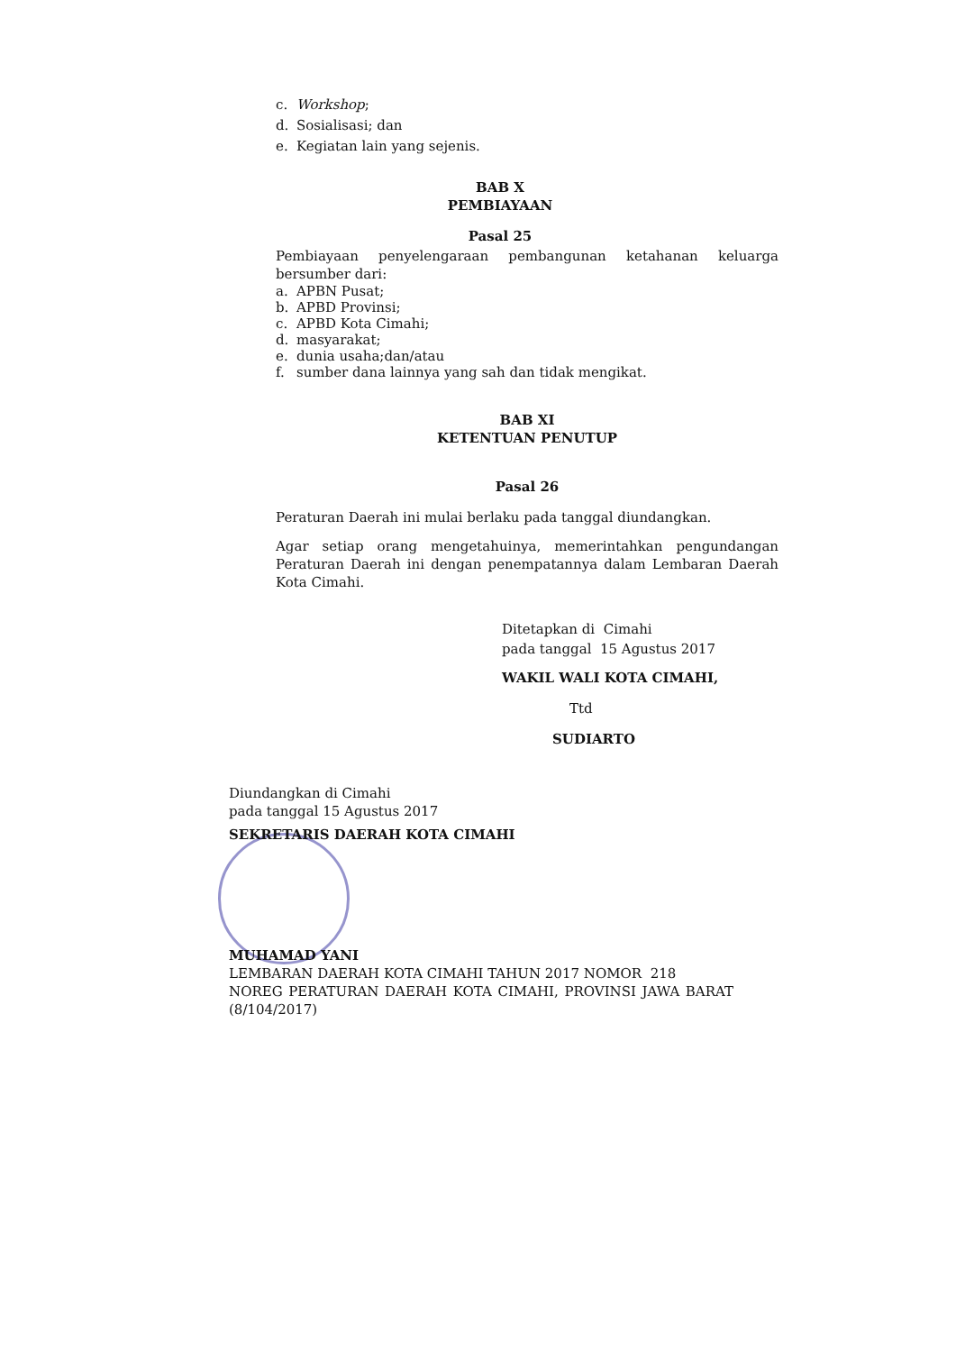c. Workshop;
d. Sosialisasi; dan
e. Kegiatan lain yang sejenis.
BAB X
PEMBIAYAAN
Pasal 25
Pembiayaan penyelengaraan pembangunan ketahanan keluarga bersumber dari:
a. APBN Pusat;
b. APBD Provinsi;
c. APBD Kota Cimahi;
d. masyarakat;
e. dunia usaha;dan/atau
f. sumber dana lainnya yang sah dan tidak mengikat.
BAB XI
KETENTUAN PENUTUP
Pasal 26
Peraturan Daerah ini mulai berlaku pada tanggal diundangkan.
Agar setiap orang mengetahuinya, memerintahkan pengundangan Peraturan Daerah ini dengan penempatannya dalam Lembaran Daerah Kota Cimahi.
Ditetapkan di Cimahi
pada tanggal 15 Agustus 2017
WAKIL WALI KOTA CIMAHI,
Ttd
SUDIARTO
Diundangkan di Cimahi
pada tanggal 15 Agustus 2017
SEKRETARIS DAERAH KOTA CIMAHI
MUHAMAD YANI
LEMBARAN DAERAH KOTA CIMAHI TAHUN 2017 NOMOR 218
NOREG PERATURAN DAERAH KOTA CIMAHI, PROVINSI JAWA BARAT (8/104/2017)